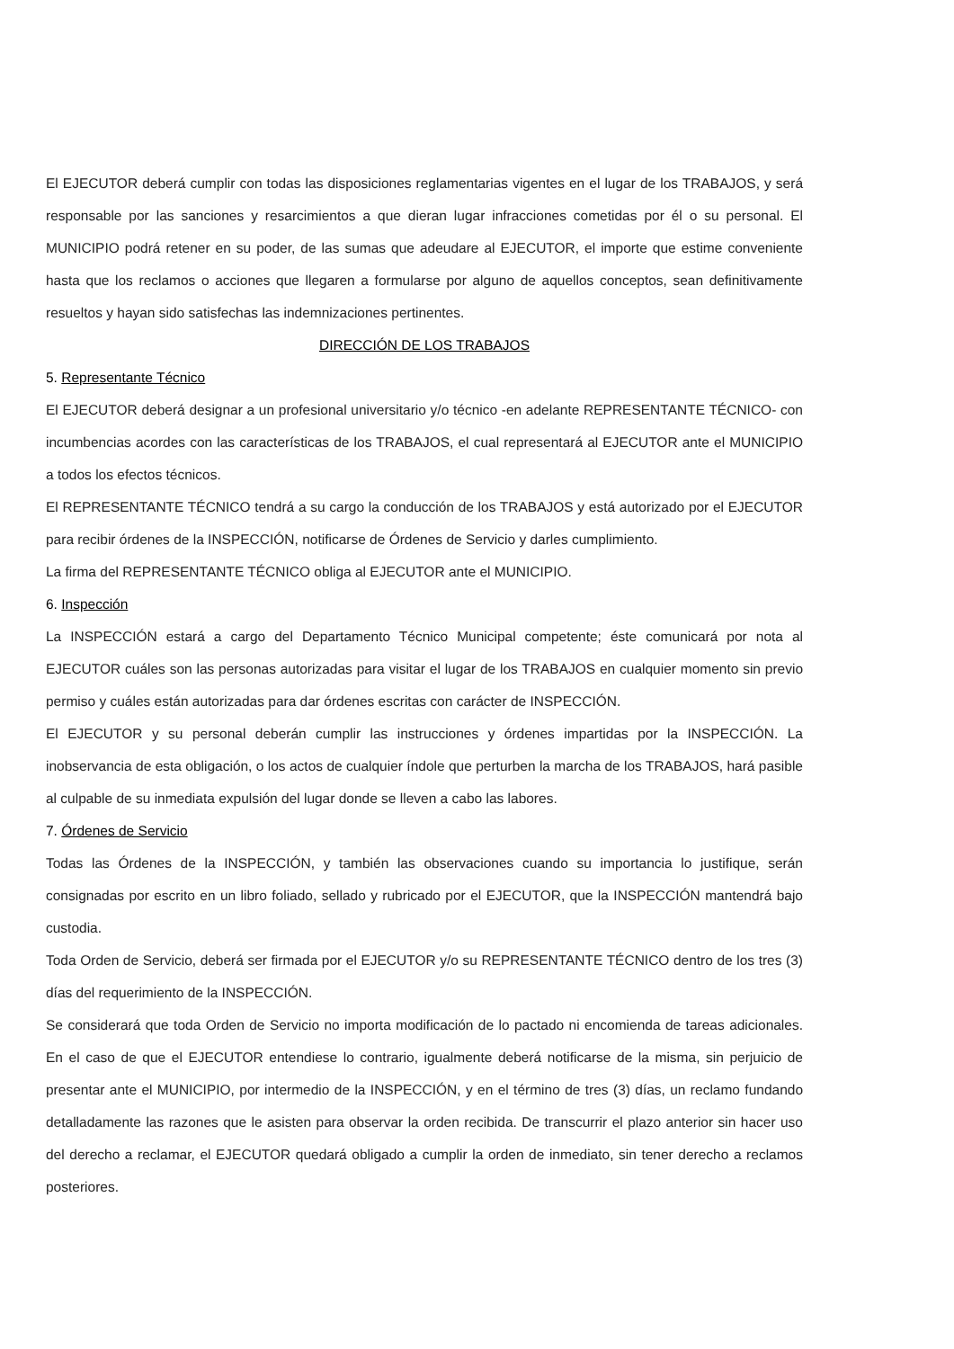El EJECUTOR deberá cumplir con todas las disposiciones reglamentarias vigentes en el lugar de los TRABAJOS, y será responsable por las sanciones y resarcimientos a que dieran lugar infracciones cometidas por él o su personal. El MUNICIPIO podrá retener en su poder, de las sumas que adeudare al EJECUTOR, el importe que estime conveniente hasta que los reclamos o acciones que llegaren a formularse por alguno de aquellos conceptos, sean definitivamente resueltos y hayan sido satisfechas las indemnizaciones pertinentes.
DIRECCIÓN DE LOS TRABAJOS
5. Representante Técnico
El EJECUTOR deberá designar a un profesional universitario y/o técnico -en adelante REPRESENTANTE TÉCNICO- con incumbencias acordes con las características de los TRABAJOS, el cual representará al EJECUTOR ante el MUNICIPIO a todos los efectos técnicos.
El REPRESENTANTE TÉCNICO tendrá a su cargo la conducción de los TRABAJOS y está autorizado por el EJECUTOR para recibir órdenes de la INSPECCIÓN, notificarse de Órdenes de Servicio y darles cumplimiento.
La firma del REPRESENTANTE TÉCNICO obliga al EJECUTOR ante el MUNICIPIO.
6. Inspección
La INSPECCIÓN estará a cargo del Departamento Técnico Municipal competente; éste comunicará por nota al EJECUTOR cuáles son las personas autorizadas para visitar el lugar de los TRABAJOS en cualquier momento sin previo permiso y cuáles están autorizadas para dar órdenes escritas con carácter de INSPECCIÓN.
El EJECUTOR y su personal deberán cumplir las instrucciones y órdenes impartidas por la INSPECCIÓN. La inobservancia de esta obligación, o los actos de cualquier índole que perturben la marcha de los TRABAJOS, hará pasible al culpable de su inmediata expulsión del lugar donde se lleven a cabo las labores.
7. Órdenes de Servicio
Todas las Órdenes de la INSPECCIÓN, y también las observaciones cuando su importancia lo justifique, serán consignadas por escrito en un libro foliado, sellado y rubricado por el EJECUTOR, que la INSPECCIÓN mantendrá bajo custodia.
Toda Orden de Servicio, deberá ser firmada por el EJECUTOR y/o su REPRESENTANTE TÉCNICO dentro de los tres (3) días del requerimiento de la INSPECCIÓN.
Se considerará que toda Orden de Servicio no importa modificación de lo pactado ni encomienda de tareas adicionales. En el caso de que el EJECUTOR entendiese lo contrario, igualmente deberá notificarse de la misma, sin perjuicio de presentar ante el MUNICIPIO, por intermedio de la INSPECCIÓN, y en el término de tres (3) días, un reclamo fundando detalladamente las razones que le asisten para observar la orden recibida. De transcurrir el plazo anterior sin hacer uso del derecho a reclamar, el EJECUTOR quedará obligado a cumplir la orden de inmediato, sin tener derecho a reclamos posteriores.